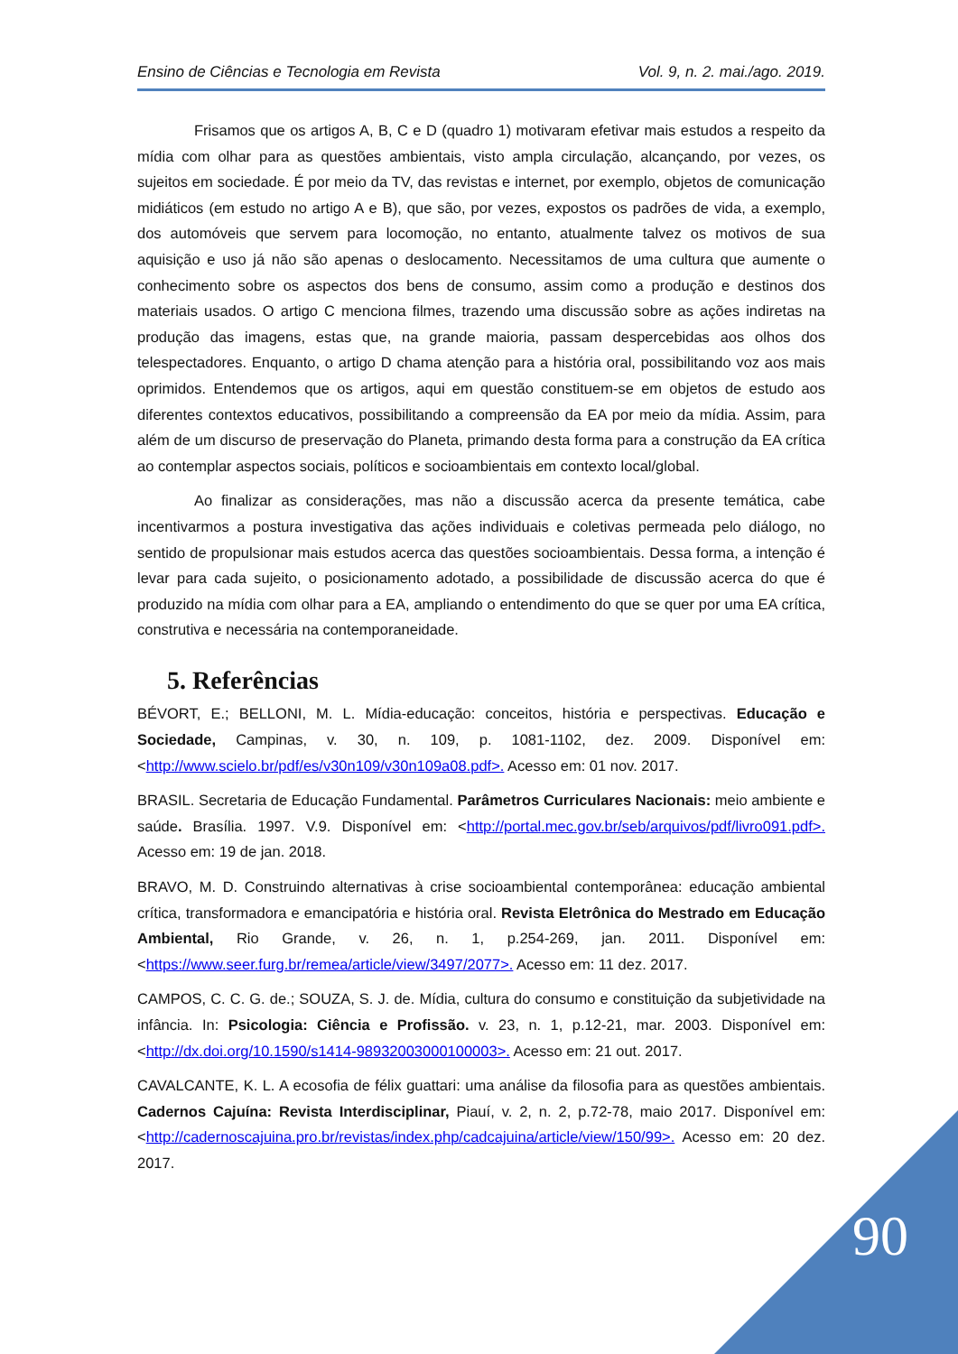Ensino de Ciências e Tecnologia em Revista Vol. 9, n. 2. mai./ago. 2019.
Frisamos que os artigos A, B, C e D (quadro 1) motivaram efetivar mais estudos a respeito da mídia com olhar para as questões ambientais, visto ampla circulação, alcançando, por vezes, os sujeitos em sociedade. É por meio da TV, das revistas e internet, por exemplo, objetos de comunicação midiáticos (em estudo no artigo A e B), que são, por vezes, expostos os padrões de vida, a exemplo, dos automóveis que servem para locomoção, no entanto, atualmente talvez os motivos de sua aquisição e uso já não são apenas o deslocamento. Necessitamos de uma cultura que aumente o conhecimento sobre os aspectos dos bens de consumo, assim como a produção e destinos dos materiais usados. O artigo C menciona filmes, trazendo uma discussão sobre as ações indiretas na produção das imagens, estas que, na grande maioria, passam despercebidas aos olhos dos telespectadores. Enquanto, o artigo D chama atenção para a história oral, possibilitando voz aos mais oprimidos. Entendemos que os artigos, aqui em questão constituem-se em objetos de estudo aos diferentes contextos educativos, possibilitando a compreensão da EA por meio da mídia. Assim, para além de um discurso de preservação do Planeta, primando desta forma para a construção da EA crítica ao contemplar aspectos sociais, políticos e socioambientais em contexto local/global.
Ao finalizar as considerações, mas não a discussão acerca da presente temática, cabe incentivarmos a postura investigativa das ações individuais e coletivas permeada pelo diálogo, no sentido de propulsionar mais estudos acerca das questões socioambientais. Dessa forma, a intenção é levar para cada sujeito, o posicionamento adotado, a possibilidade de discussão acerca do que é produzido na mídia com olhar para a EA, ampliando o entendimento do que se quer por uma EA crítica, construtiva e necessária na contemporaneidade.
5. Referências
BÉVORT, E.; BELLONI, M. L. Mídia-educação: conceitos, história e perspectivas. Educação e Sociedade, Campinas, v. 30, n. 109, p. 1081-1102, dez. 2009. Disponível em: <http://www.scielo.br/pdf/es/v30n109/v30n109a08.pdf>. Acesso em: 01 nov. 2017.
BRASIL. Secretaria de Educação Fundamental. Parâmetros Curriculares Nacionais: meio ambiente e saúde. Brasília. 1997. V.9. Disponível em: <http://portal.mec.gov.br/seb/arquivos/pdf/livro091.pdf>. Acesso em: 19 de jan. 2018.
BRAVO, M. D. Construindo alternativas à crise socioambiental contemporânea: educação ambiental crítica, transformadora e emancipatória e história oral. Revista Eletrônica do Mestrado em Educação Ambiental, Rio Grande, v. 26, n. 1, p.254-269, jan. 2011. Disponível em: <https://www.seer.furg.br/remea/article/view/3497/2077>. Acesso em: 11 dez. 2017.
CAMPOS, C. C. G. de.; SOUZA, S. J. de. Mídia, cultura do consumo e constituição da subjetividade na infância. In: Psicologia: Ciência e Profissão. v. 23, n. 1, p.12-21, mar. 2003. Disponível em: <http://dx.doi.org/10.1590/s1414-98932003000100003>. Acesso em: 21 out. 2017.
CAVALCANTE, K. L. A ecosofia de félix guattari: uma análise da filosofia para as questões ambientais. Cadernos Cajuína: Revista Interdisciplinar, Piauí, v. 2, n. 2, p.72-78, maio 2017. Disponível em: <http://cadernoscajuina.pro.br/revistas/index.php/cadcajuina/article/view/150/99>. Acesso em: 20 dez. 2017.
90